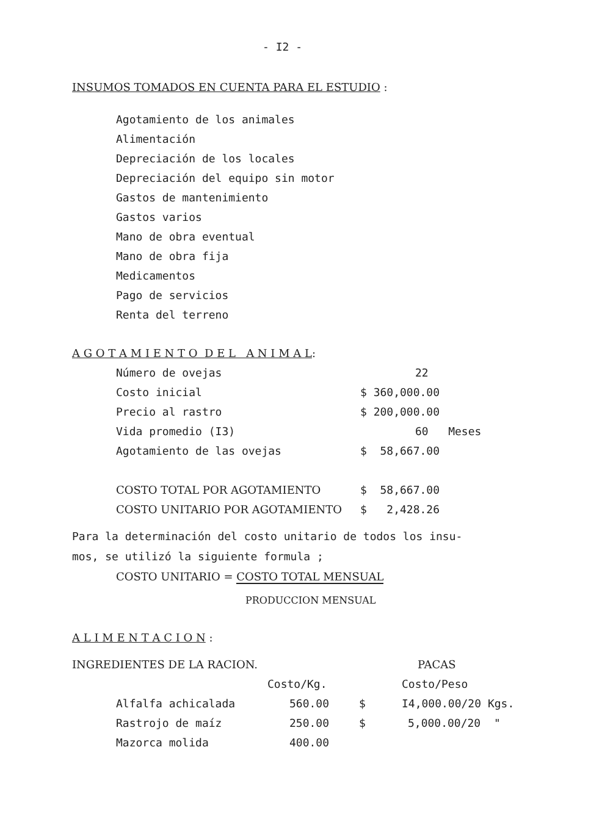- I2 -
INSUMOS TOMADOS EN CUENTA PARA EL ESTUDIO :
Agotamiento de los animales
Alimentación
Depreciación de los locales
Depreciación del equipo sin motor
Gastos de mantenimiento
Gastos varios
Mano de obra eventual
Mano de obra fija
Medicamentos
Pago de servicios
Renta del terreno
A G O T A M I E N T O D E L A N I M A L:
| Número de ovejas | 22 |
| Costo inicial | $ 360,000.00 |
| Precio al rastro | $ 200,000.00 |
| Vida promedio (I3) | 60 Meses |
| Agotamiento de las ovejas | $ 58,667.00 |
| COSTO TOTAL POR AGOTAMIENTO | $ 58,667.00 |
| COSTO UNITARIO POR AGOTAMIENTO | $ 2,428.26 |
Para la determinación del costo unitario de todos los insu-
mos, se utilizó la siguiente formula ;
COSTO UNITARIO = COSTO TOTAL MENSUAL
PRODUCCION MENSUAL
A L I M E N T A C I O N :
INGREDIENTES DE LA RACION. PACAS
| | Costo/Kg. | | Costo/Peso |
| Alfalfa achicalada | 560.00 | $ | I4,000.00/20 Kgs. |
| Rastrojo de maíz | 250.00 | $ | 5,000.00/20 " |
| Mazorca molida | 400.00 | | |